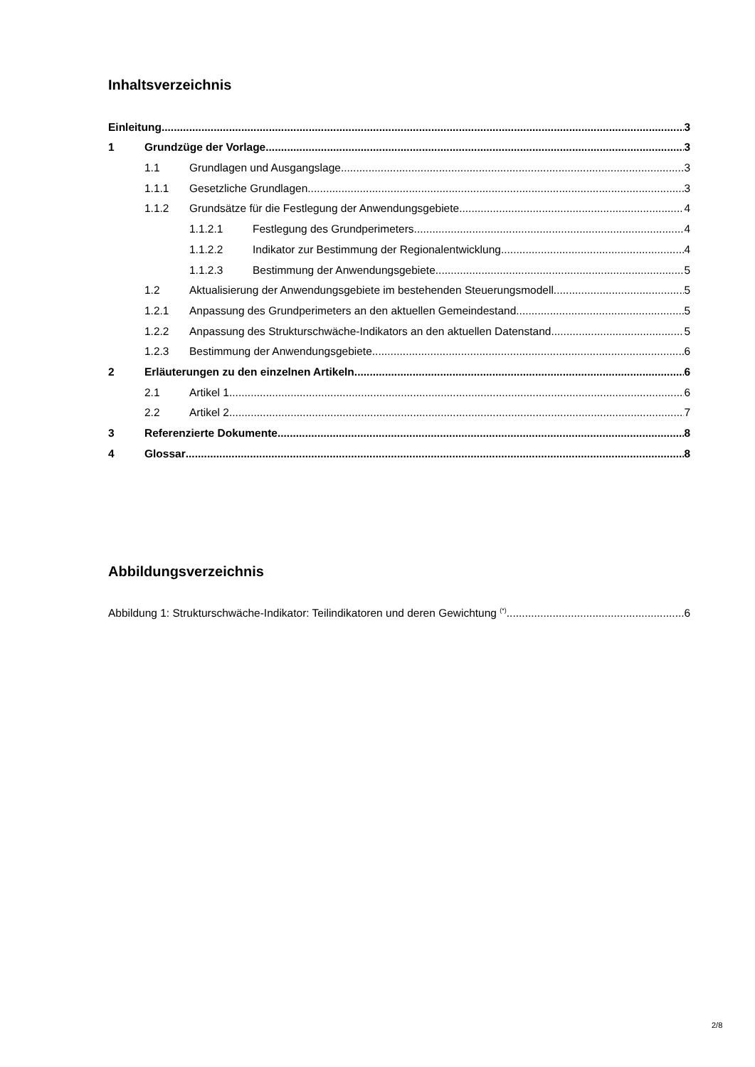Inhaltsverzeichnis
Einleitung 3
1 Grundzüge der Vorlage 3
1.1 Grundlagen und Ausgangslage 3
1.1.1 Gesetzliche Grundlagen 3
1.1.2 Grundsätze für die Festlegung der Anwendungsgebiete 4
1.1.2.1 Festlegung des Grundperimeters 4
1.1.2.2 Indikator zur Bestimmung der Regionalentwicklung 4
1.1.2.3 Bestimmung der Anwendungsgebiete 5
1.2 Aktualisierung der Anwendungsgebiete im bestehenden Steuerungsmodell 5
1.2.1 Anpassung des Grundperimeters an den aktuellen Gemeindestand 5
1.2.2 Anpassung des Strukturschwäche-Indikators an den aktuellen Datenstand 5
1.2.3 Bestimmung der Anwendungsgebiete 6
2 Erläuterungen zu den einzelnen Artikeln 6
2.1 Artikel 1 6
2.2 Artikel 2 7
3 Referenzierte Dokumente 8
4 Glossar 8
Abbildungsverzeichnis
Abbildung 1: Strukturschwäche-Indikator: Teilindikatoren und deren Gewichtung <sup>(*)</sup> 6
2/8